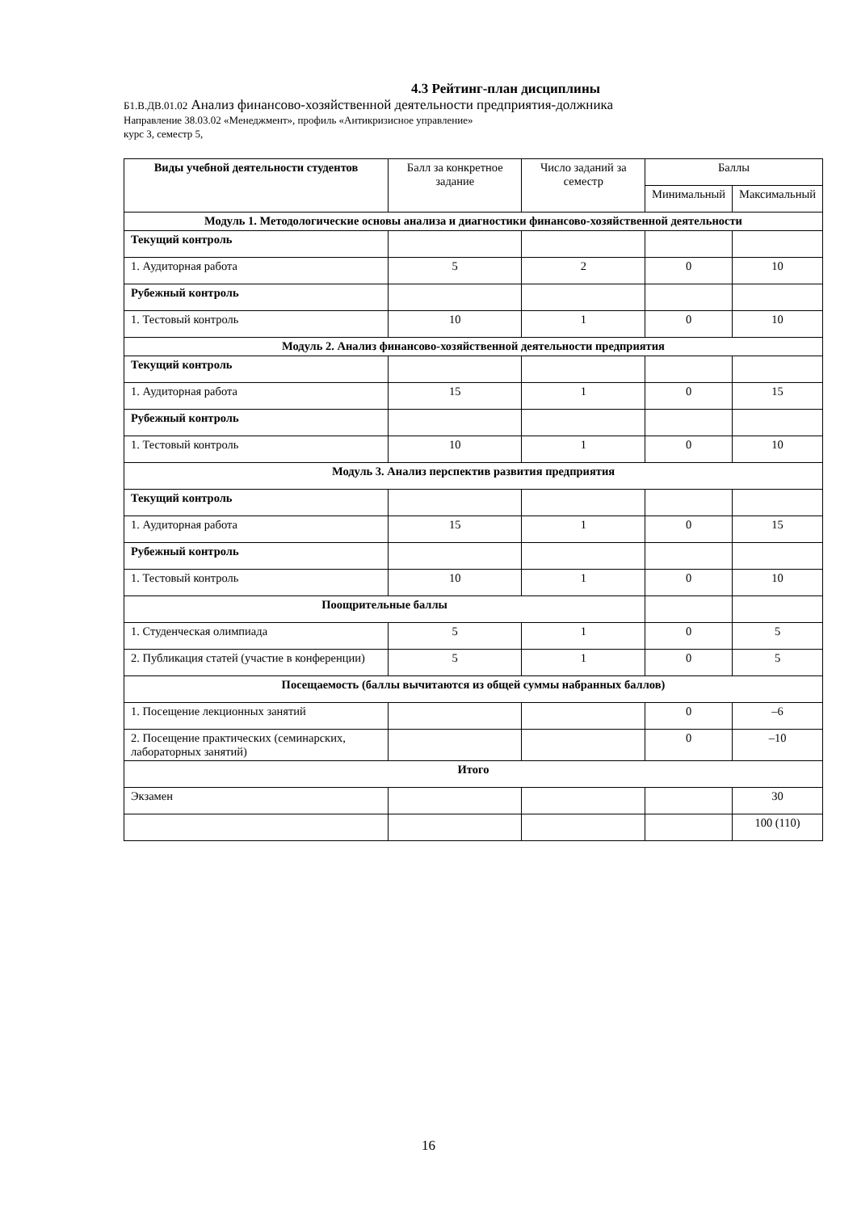4.3 Рейтинг-план дисциплины
Б1.В.ДВ.01.02 Анализ финансово-хозяйственной деятельности предприятия-должника
Направление 38.03.02 «Менеджмент», профиль «Антикризисное управление»
курс 3, семестр 5,
| Виды учебной деятельности студентов | Балл за конкретное задание | Число заданий за семестр | Баллы | |
| --- | --- | --- | --- | --- |
| | | | Минимальный | Максимальный |
| Модуль 1. Методологические основы анализа и диагностики финансово-хозяйственной деятельности | | | | |
| Текущий контроль | | | | |
| 1. Аудиторная работа | 5 | 2 | 0 | 10 |
| Рубежный контроль | | | | |
| 1. Тестовый контроль | 10 | 1 | 0 | 10 |
| Модуль 2. Анализ финансово-хозяйственной деятельности предприятия | | | | |
| Текущий контроль | | | | |
| 1. Аудиторная работа | 15 | 1 | 0 | 15 |
| Рубежный контроль | | | | |
| 1. Тестовый контроль | 10 | 1 | 0 | 10 |
| Модуль 3. Анализ перспектив развития предприятия | | | | |
| Текущий контроль | | | | |
| 1. Аудиторная работа | 15 | 1 | 0 | 15 |
| Рубежный контроль | | | | |
| 1. Тестовый контроль | 10 | 1 | 0 | 10 |
| Поощрительные баллы | | | | |
| 1. Студенческая олимпиада | 5 | 1 | 0 | 5 |
| 2. Публикация статей (участие в конференции) | 5 | 1 | 0 | 5 |
| Посещаемость (баллы вычитаются из общей суммы набранных баллов) | | | | |
| 1. Посещение лекционных занятий | | | 0 | –6 |
| 2. Посещение практических (семинарских, лабораторных занятий) | | | 0 | –10 |
| Итого | | | | |
| Экзамен | | | | 30 |
| | | | | 100 (110) |
16